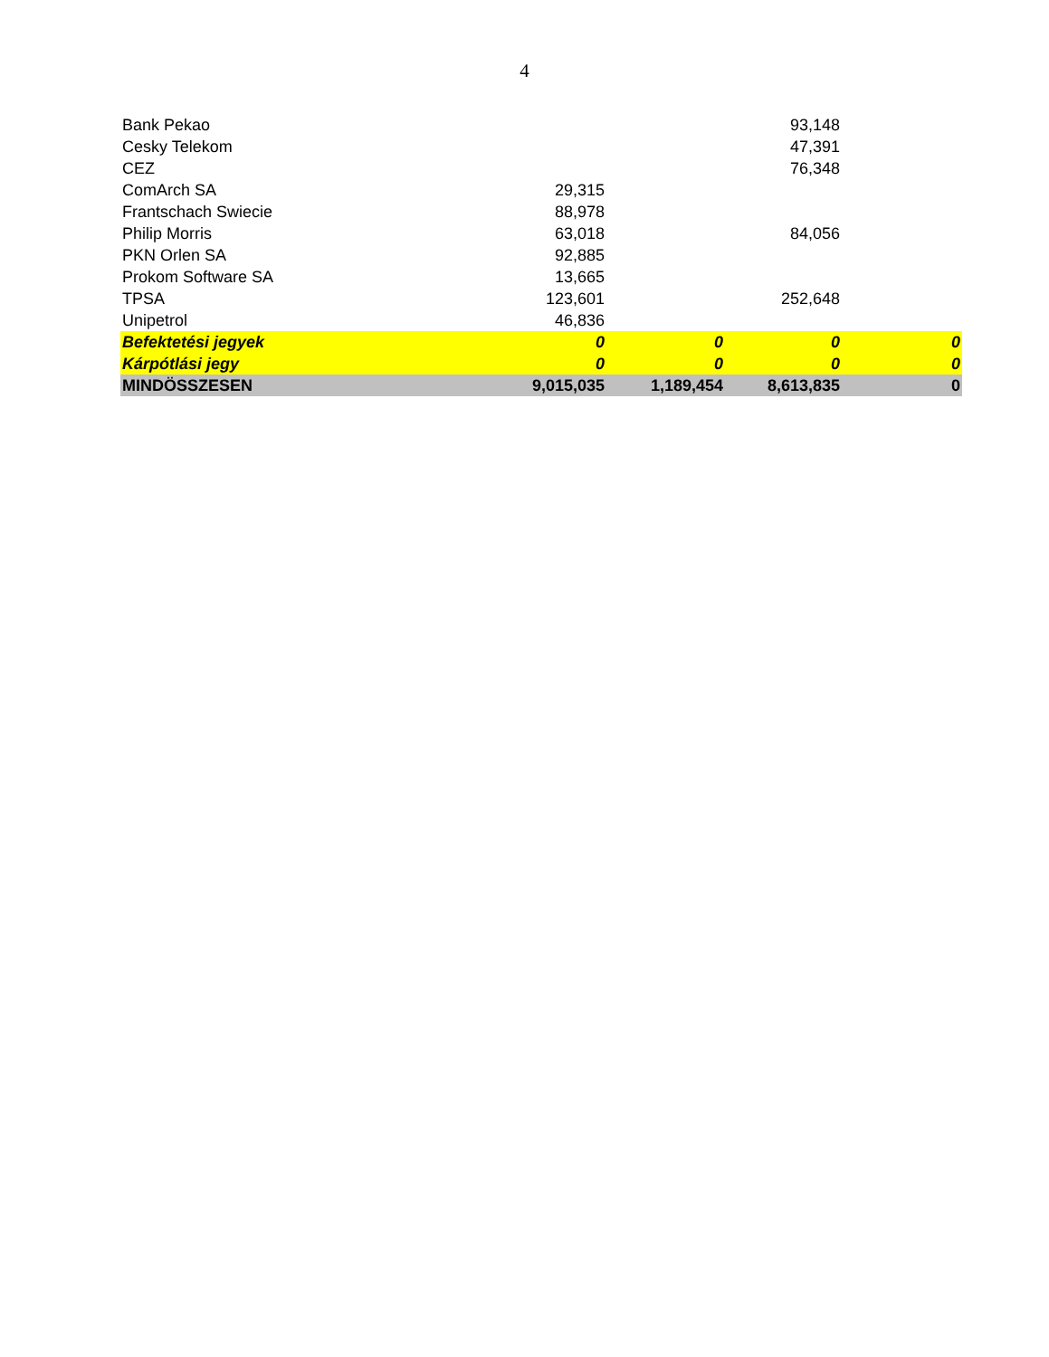4
| Bank Pekao | | | 93,148 | |
| Cesky Telekom | | | 47,391 | |
| CEZ | | | 76,348 | |
| ComArch SA | 29,315 | | | |
| Frantschach Swiecie | 88,978 | | | |
| Philip Morris | 63,018 | | 84,056 | |
| PKN Orlen SA | 92,885 | | | |
| Prokom Software SA | 13,665 | | | |
| TPSA | 123,601 | | 252,648 | |
| Unipetrol | 46,836 | | | |
| Befektetési jegyek | 0 | 0 | 0 | 0 |
| Kárpótlási jegy | 0 | 0 | 0 | 0 |
| MINDÖSSZESEN | 9,015,035 | 1,189,454 | 8,613,835 | 0 |